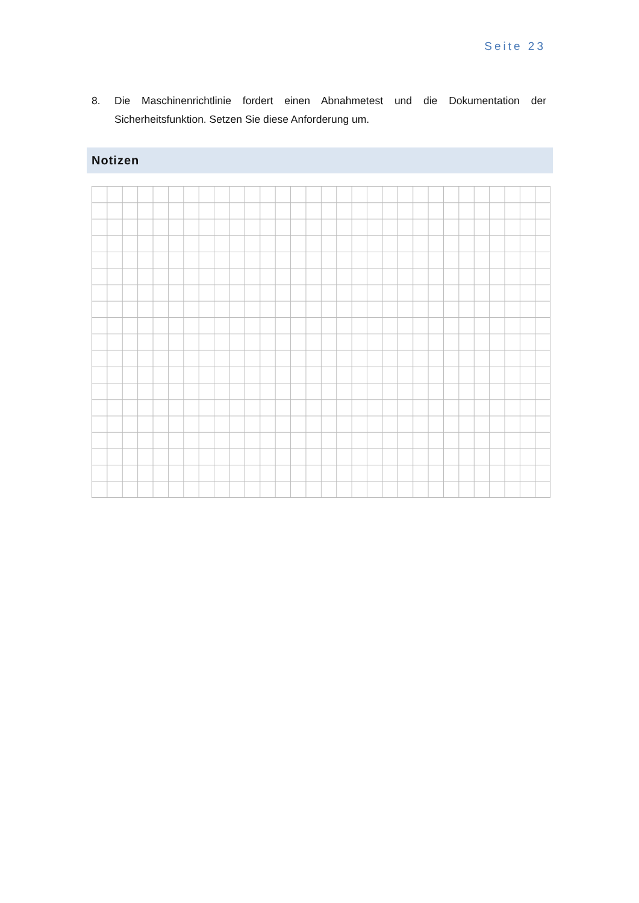Seite 23
8. Die Maschinenrichtlinie fordert einen Abnahmetest und die Dokumentation der Sicherheitsfunktion. Setzen Sie diese Anforderung um.
Notizen